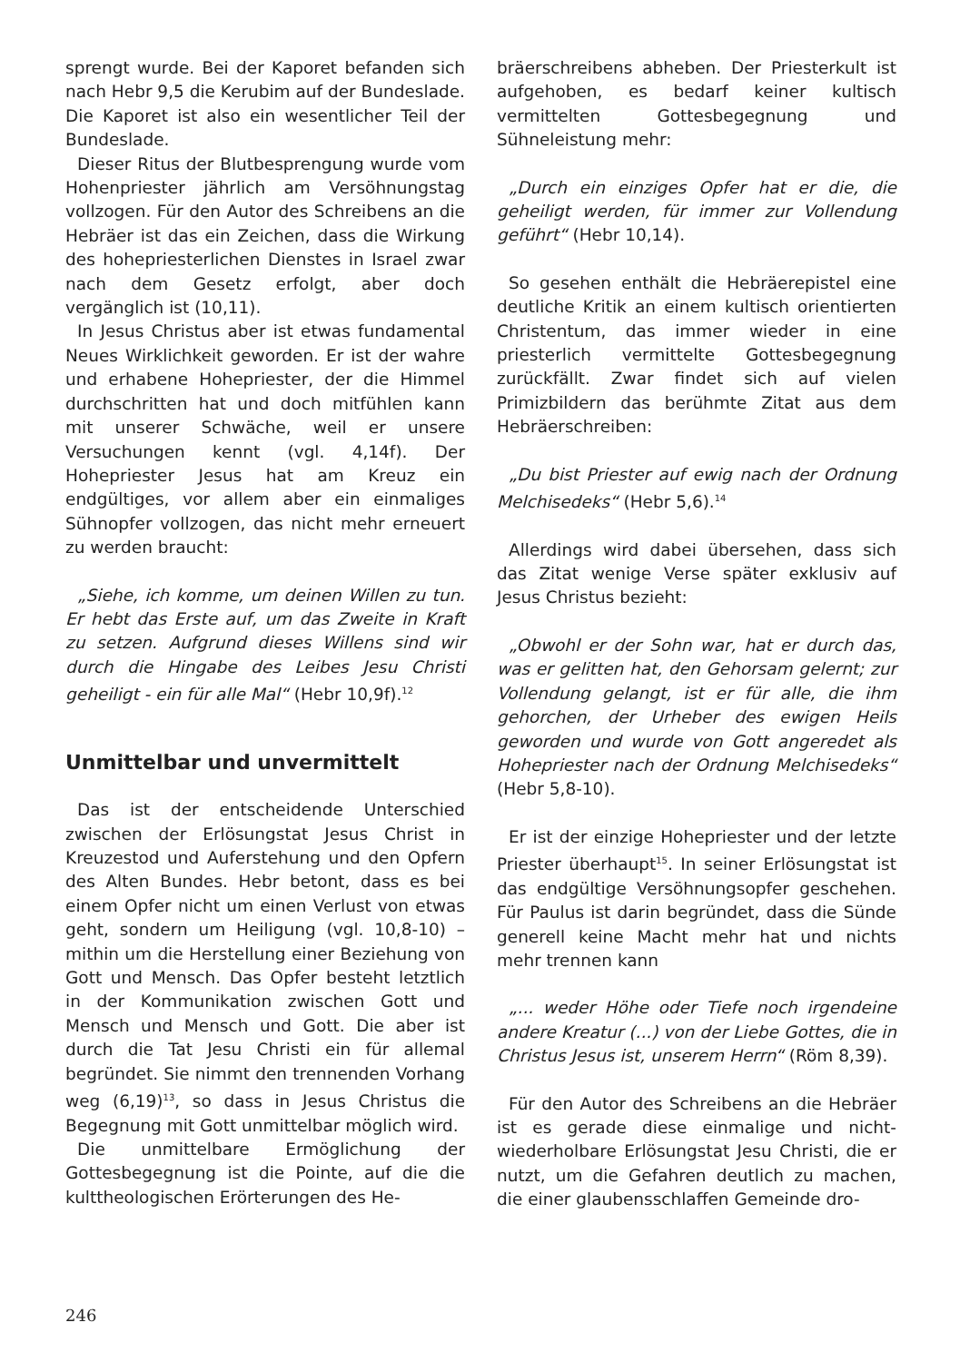sprengt wurde. Bei der Kaporet befanden sich nach Hebr 9,5 die Kerubim auf der Bundeslade. Die Kaporet ist also ein wesentlicher Teil der Bundeslade.
Dieser Ritus der Blutbesprengung wurde vom Hohenpriester jährlich am Versöhnungstag vollzogen. Für den Autor des Schreibens an die Hebräer ist das ein Zeichen, dass die Wirkung des hohepriesterlichen Dienstes in Israel zwar nach dem Gesetz erfolgt, aber doch vergänglich ist (10,11).
In Jesus Christus aber ist etwas fundamental Neues Wirklichkeit geworden. Er ist der wahre und erhabene Hohepriester, der die Himmel durchschritten hat und doch mitfühlen kann mit unserer Schwäche, weil er unsere Versuchungen kennt (vgl. 4,14f). Der Hohepriester Jesus hat am Kreuz ein endgültiges, vor allem aber ein einmaliges Sühnopfer vollzogen, das nicht mehr erneuert zu werden braucht:
„Siehe, ich komme, um deinen Willen zu tun. Er hebt das Erste auf, um das Zweite in Kraft zu setzen. Aufgrund dieses Willens sind wir durch die Hingabe des Leibes Jesu Christi geheiligt - ein für alle Mal“ (Hebr 10,9f).<sup>12</sup>
Unmittelbar und unvermittelt
Das ist der entscheidende Unterschied zwischen der Erlösungstat Jesus Christ in Kreuzestod und Auferstehung und den Opfern des Alten Bundes. Hebr betont, dass es bei einem Opfer nicht um einen Verlust von etwas geht, sondern um Heiligung (vgl. 10,8-10) – mithin um die Herstellung einer Beziehung von Gott und Mensch. Das Opfer besteht letztlich in der Kommunikation zwischen Gott und Mensch und Mensch und Gott. Die aber ist durch die Tat Jesu Christi ein für allemal begründet. Sie nimmt den trennenden Vorhang weg (6,19)<sup>13</sup>, so dass in Jesus Christus die Begegnung mit Gott unmittelbar möglich wird.
Die unmittelbare Ermöglichung der Gottesbegegnung ist die Pointe, auf die die kulttheologischen Erörterungen des He-
bräerschreibens abheben. Der Priesterkult ist aufgehoben, es bedarf keiner kultisch vermittelten Gottesbegegnung und Sühneleistung mehr:
„Durch ein einziges Opfer hat er die, die geheiligt werden, für immer zur Vollendung geführt“ (Hebr 10,14).
So gesehen enthält die Hebräerepistel eine deutliche Kritik an einem kultisch orientierten Christentum, das immer wieder in eine priesterlich vermittelte Gottesbegegnung zurückfällt. Zwar findet sich auf vielen Primizbildern das berühmte Zitat aus dem Hebräerschreiben:
„Du bist Priester auf ewig nach der Ordnung Melchisedeks“ (Hebr 5,6).<sup>14</sup>
Allerdings wird dabei übersehen, dass sich das Zitat wenige Verse später exklusiv auf Jesus Christus bezieht:
„Obwohl er der Sohn war, hat er durch das, was er gelitten hat, den Gehorsam gelernt; zur Vollendung gelangt, ist er für alle, die ihm gehorchen, der Urheber des ewigen Heils geworden und wurde von Gott angeredet als Hohepriester nach der Ordnung Melchisedeks“ (Hebr 5,8-10).
Er ist der einzige Hohepriester und der letzte Priester überhaupt<sup>15</sup>. In seiner Erlösungstat ist das endgültige Versöhnungsopfer geschehen. Für Paulus ist darin begründet, dass die Sünde generell keine Macht mehr hat und nichts mehr trennen kann
„... weder Höhe oder Tiefe noch irgendeine andere Kreatur (...) von der Liebe Gottes, die in Christus Jesus ist, unserem Herrn“ (Röm 8,39).
Für den Autor des Schreibens an die Hebräer ist es gerade diese einmalige und nicht-wiederholbare Erlösungstat Jesu Christi, die er nutzt, um die Gefahren deutlich zu machen, die einer glaubensschlaffen Gemeinde dro-
246